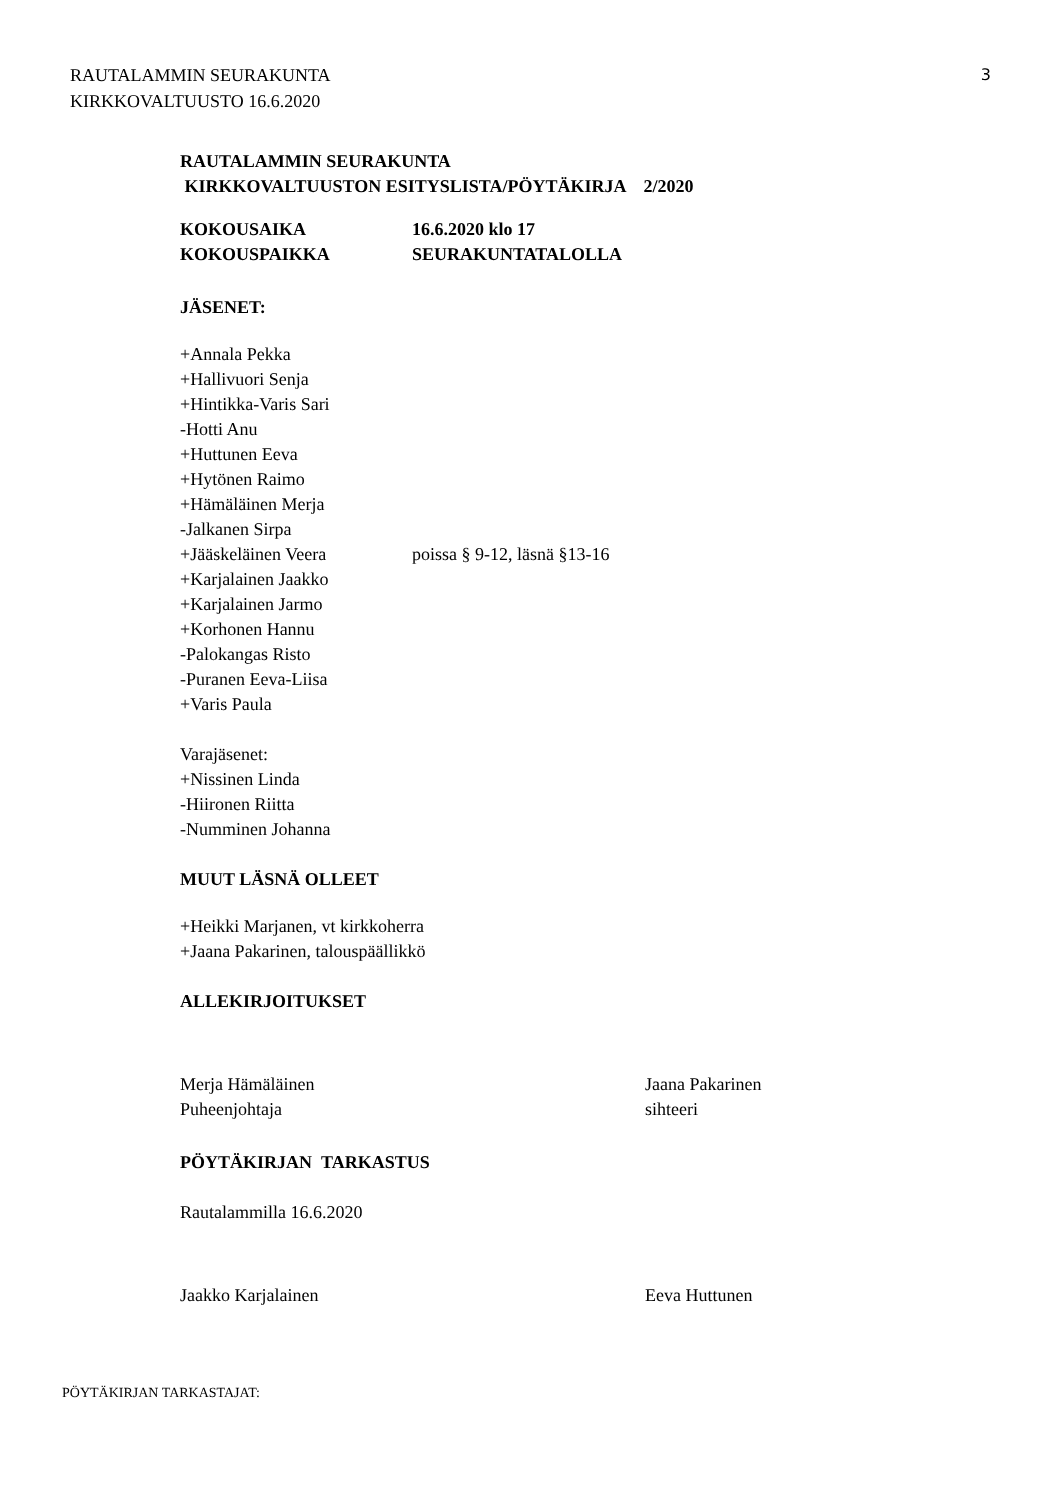RAUTALAMMIN SEURAKUNTA
KIRKKOVALTUUSTO 16.6.2020
3
RAUTALAMMIN SEURAKUNTA
KIRKKOVALTUUSTON ESITYSLISTA/PÖYTÄKIRJA 2/2020
KOKOUSAIKA 16.6.2020 klo 17
KOKOUSPAIKKA SEURAKUNTATALOLLA
JÄSENET:
+Annala Pekka
+Hallivuori Senja
+Hintikka-Varis Sari
-Hotti Anu
+Huttunen Eeva
+Hytönen Raimo
+Hämäläinen Merja
-Jalkanen Sirpa
+Jääskeläinen Veera poissa § 9-12, läsnä §13-16
+Karjalainen Jaakko
+Karjalainen Jarmo
+Korhonen Hannu
-Palokangas Risto
-Puranen Eeva-Liisa
+Varis Paula
Varajäsenet:
+Nissinen Linda
-Hiironen Riitta
-Numminen Johanna
MUUT LÄSNÄ OLLEET
+Heikki Marjanen, vt kirkkoherra
+Jaana Pakarinen, talouspäällikkö
ALLEKIRJOITUKSET
Merja Hämäläinen
Puheenjohtaja
Jaana Pakarinen
sihteeri
PÖYTÄKIRJAN TARKASTUS
Rautalammilla 16.6.2020
Jaakko Karjalainen Eeva Huttunen
PÖYTÄKIRJAN TARKASTAJAT: